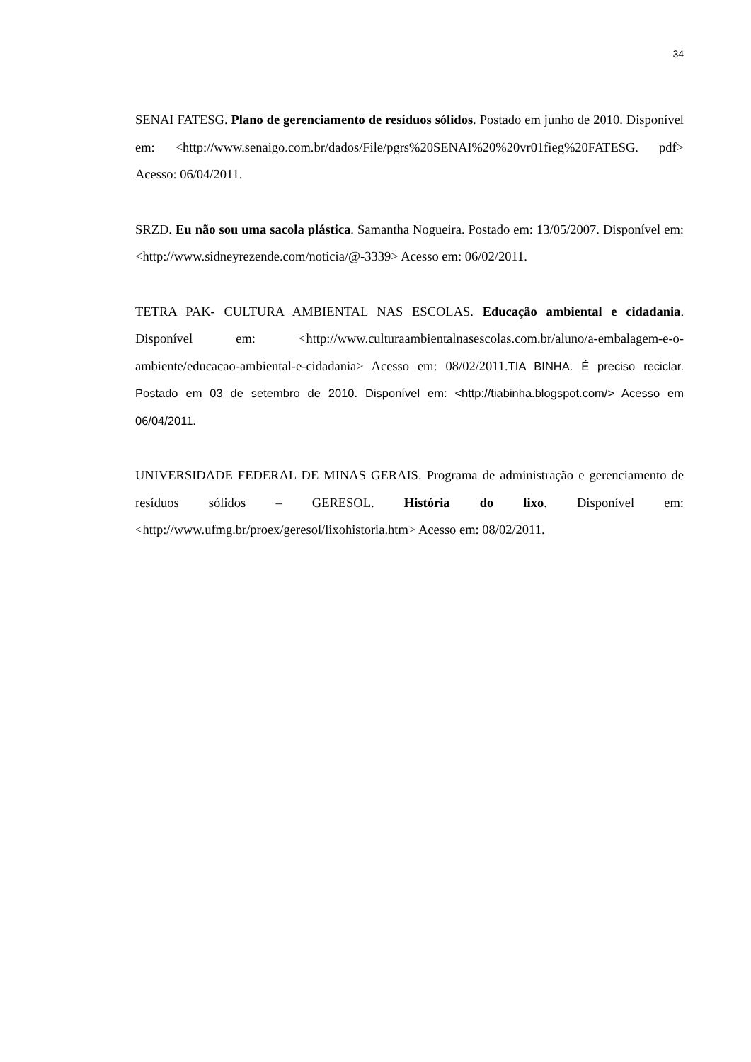34
SENAI FATESG. Plano de gerenciamento de resíduos sólidos. Postado em junho de 2010. Disponível em: <http://www.senaigo.com.br/dados/File/pgrs%20SENAI%20%20vr01fieg%20FATESG. pdf> Acesso: 06/04/2011.
SRZD. Eu não sou uma sacola plástica. Samantha Nogueira. Postado em: 13/05/2007. Disponível em: <http://www.sidneyrezende.com/noticia/@-3339> Acesso em: 06/02/2011.
TETRA PAK- CULTURA AMBIENTAL NAS ESCOLAS. Educação ambiental e cidadania. Disponível em: <http://www.culturaambientalnasescolas.com.br/aluno/a-embalagem-e-o-ambiente/educacao-ambiental-e-cidadania> Acesso em: 08/02/2011.TIA BINHA. É preciso reciclar. Postado em 03 de setembro de 2010. Disponível em: <http://tiabinha.blogspot.com/> Acesso em 06/04/2011.
UNIVERSIDADE FEDERAL DE MINAS GERAIS. Programa de administração e gerenciamento de resíduos sólidos – GERESOL. História do lixo. Disponível em: <http://www.ufmg.br/proex/geresol/lixohistoria.htm> Acesso em: 08/02/2011.